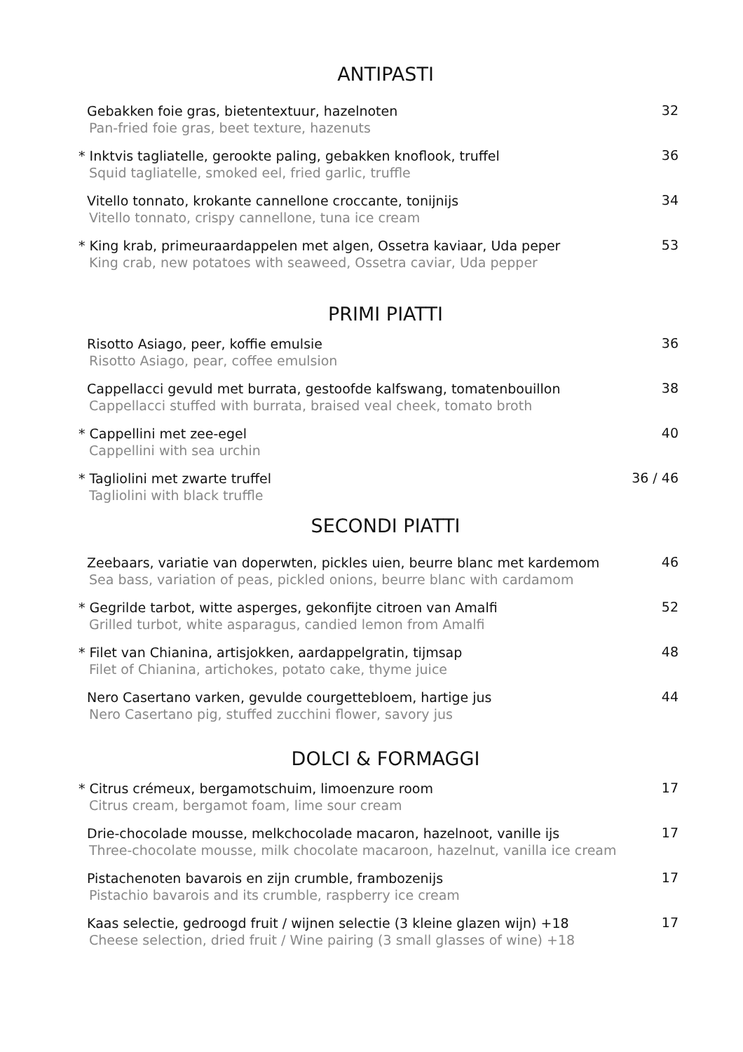ANTIPASTI
Gebakken foie gras, bietentextuur, hazelnoten
Pan-fried foie gras, beet texture, hazenuts
32
* Inktvis tagliatelle, gerookte paling, gebakken knoflook, truffel
Squid tagliatelle, smoked eel, fried garlic, truffle
36
Vitello tonnato, krokante cannellone croccante, tonijnijs
Vitello tonnato, crispy cannellone, tuna ice cream
34
* King krab, primeuraardappelen met algen, Ossetra kaviaar, Uda peper
King crab, new potatoes with seaweed, Ossetra caviar, Uda pepper
53
PRIMI PIATTI
Risotto Asiago, peer, koffie emulsie
Risotto Asiago, pear, coffee emulsion
36
Cappellacci gevuld met burrata, gestoofde kalfswang, tomatenbouillon
Cappellacci stuffed with burrata, braised veal cheek, tomato broth
38
* Cappellini met zee-egel
Cappellini with sea urchin
40
* Tagliolini met zwarte truffel
Tagliolini with black truffle
36 / 46
SECONDI PIATTI
Zeebaars, variatie van doperwten, pickles uien, beurre blanc met kardemom
Sea bass, variation of peas, pickled onions, beurre blanc with cardamom
46
* Gegrilde tarbot, witte asperges, gekonfijte citroen van Amalfi
Grilled turbot, white asparagus, candied lemon from Amalfi
52
* Filet van Chianina, artisjokken, aardappelgratin, tijmsap
Filet of Chianina, artichokes, potato cake, thyme juice
48
Nero Casertano varken, gevulde courgettebloem, hartige jus
Nero Casertano pig, stuffed zucchini flower, savory jus
44
DOLCI & FORMAGGI
* Citrus crémeux, bergamotschuim, limoenzure room
Citrus cream, bergamot foam, lime sour cream
17
Drie-chocolade mousse, melkchocolade macaron, hazelnoot, vanille ijs
Three-chocolate mousse, milk chocolate macaroon, hazelnut, vanilla ice cream
17
Pistachenoten bavarois en zijn crumble, frambozenijs
Pistachio bavarois and its crumble, raspberry ice cream
17
Kaas selectie, gedroogd fruit / wijnen selectie (3 kleine glazen wijn) +18
Cheese selection, dried fruit / Wine pairing (3 small glasses of wine) +18
17